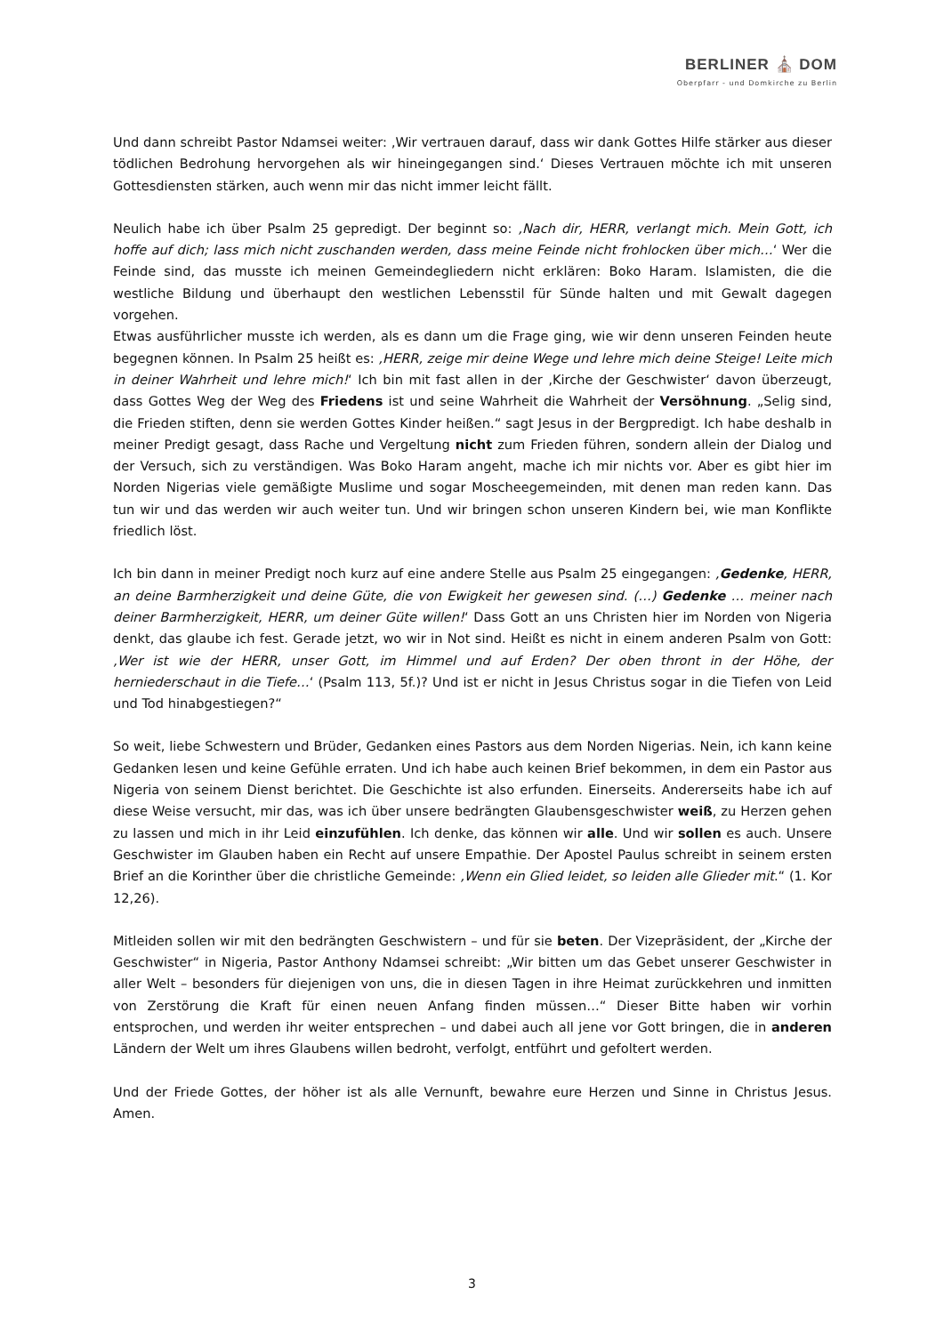BERLINER ⛪ DOM
Oberpfarr - und Domkirche zu Berlin
Und dann schreibt Pastor Ndamsei weiter: ‚Wir vertrauen darauf, dass wir dank Gottes Hilfe stärker aus dieser tödlichen Bedrohung hervorgehen als wir hineingegangen sind.‘ Dieses Vertrauen möchte ich mit unseren Gottesdiensten stärken, auch wenn mir das nicht immer leicht fällt.
Neulich habe ich über Psalm 25 gepredigt. Der beginnt so: ‚Nach dir, HERR, verlangt mich. Mein Gott, ich hoffe auf dich; lass mich nicht zuschanden werden, dass meine Feinde nicht frohlocken über mich…‘ Wer die Feinde sind, das musste ich meinen Gemeindegliedern nicht erklären: Boko Haram. Islamisten, die die westliche Bildung und überhaupt den westlichen Lebensstil für Sünde halten und mit Gewalt dagegen vorgehen.
Etwas ausführlicher musste ich werden, als es dann um die Frage ging, wie wir denn unseren Feinden heute begegnen können. In Psalm 25 heißt es: ‚HERR, zeige mir deine Wege und lehre mich deine Steige! Leite mich in deiner Wahrheit und lehre mich!‘ Ich bin mit fast allen in der ‚Kirche der Geschwister‘ davon überzeugt, dass Gottes Weg der Weg des Friedens ist und seine Wahrheit die Wahrheit der Versöhnung. „Selig sind, die Frieden stiften, denn sie werden Gottes Kinder heißen.“ sagt Jesus in der Bergpredigt. Ich habe deshalb in meiner Predigt gesagt, dass Rache und Vergeltung nicht zum Frieden führen, sondern allein der Dialog und der Versuch, sich zu verständigen. Was Boko Haram angeht, mache ich mir nichts vor. Aber es gibt hier im Norden Nigerias viele gemäßigte Muslime und sogar Moscheegemeinden, mit denen man reden kann. Das tun wir und das werden wir auch weiter tun. Und wir bringen schon unseren Kindern bei, wie man Konflikte friedlich löst.
Ich bin dann in meiner Predigt noch kurz auf eine andere Stelle aus Psalm 25 eingegangen: ‚Gedenke, HERR, an deine Barmherzigkeit und deine Güte, die von Ewigkeit her gewesen sind. (…) Gedenke … meiner nach deiner Barmherzigkeit, HERR, um deiner Güte willen!‘ Dass Gott an uns Christen hier im Norden von Nigeria denkt, das glaube ich fest. Gerade jetzt, wo wir in Not sind. Heißt es nicht in einem anderen Psalm von Gott: ‚Wer ist wie der HERR, unser Gott, im Himmel und auf Erden? Der oben thront in der Höhe, der herniederschaut in die Tiefe…‘ (Psalm 113, 5f.)? Und ist er nicht in Jesus Christus sogar in die Tiefen von Leid und Tod hinabgestiegen?“
So weit, liebe Schwestern und Brüder, Gedanken eines Pastors aus dem Norden Nigerias. Nein, ich kann keine Gedanken lesen und keine Gefühle erraten. Und ich habe auch keinen Brief bekommen, in dem ein Pastor aus Nigeria von seinem Dienst berichtet. Die Geschichte ist also erfunden. Einerseits. Andererseits habe ich auf diese Weise versucht, mir das, was ich über unsere bedrängten Glaubensgeschwister weiß, zu Herzen gehen zu lassen und mich in ihr Leid einzufühlen. Ich denke, das können wir alle. Und wir sollen es auch. Unsere Geschwister im Glauben haben ein Recht auf unsere Empathie. Der Apostel Paulus schreibt in seinem ersten Brief an die Korinther über die christliche Gemeinde: ‚Wenn ein Glied leidet, so leiden alle Glieder mit.“ (1. Kor 12,26).
Mitleiden sollen wir mit den bedrängten Geschwistern – und für sie beten. Der Vizepräsident, der „Kirche der Geschwister“ in Nigeria, Pastor Anthony Ndamsei schreibt: „Wir bitten um das Gebet unserer Geschwister in aller Welt – besonders für diejenigen von uns, die in diesen Tagen in ihre Heimat zurückkehren und inmitten von Zerstörung die Kraft für einen neuen Anfang finden müssen…“ Dieser Bitte haben wir vorhin entsprochen, und werden ihr weiter entsprechen – und dabei auch all jene vor Gott bringen, die in anderen Ländern der Welt um ihres Glaubens willen bedroht, verfolgt, entführt und gefoltert werden.
Und der Friede Gottes, der höher ist als alle Vernunft, bewahre eure Herzen und Sinne in Christus Jesus. Amen.
3